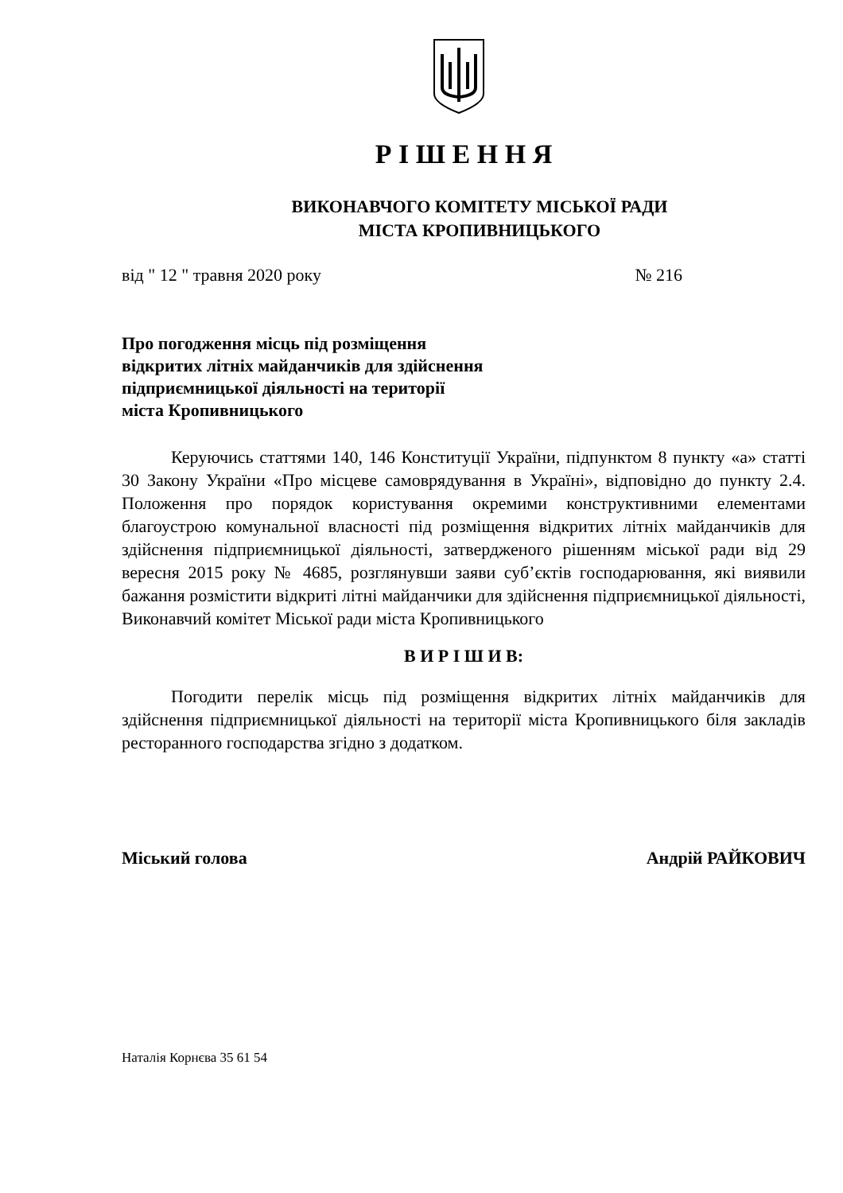Р І Ш Е Н Н Я
ВИКОНАВЧОГО КОМІТЕТУ МІСЬКОЇ РАДИ
МІСТА КРОПИВНИЦЬКОГО
від " 12 " травня 2020 року № 216
Про погодження місць під розміщення
відкритих літніх майданчиків для здійснення
підприємницької діяльності на території
міста Кропивницького
Керуючись статтями 140, 146 Конституції України, підпунктом 8 пункту «а» статті 30 Закону України «Про місцеве самоврядування в Україні», відповідно до пункту 2.4. Положення про порядок користування окремими конструктивними елементами благоустрою комунальної власності під розміщення відкритих літніх майданчиків для здійснення підприємницької діяльності, затвердженого рішенням міської ради від 29 вересня 2015 року № 4685, розглянувши заяви суб’єктів господарювання, які виявили бажання розмістити відкриті літні майданчики для здійснення підприємницької діяльності, Виконавчий комітет Міської ради міста Кропивницького
В И Р І Ш И В:
Погодити перелік місць під розміщення відкритих літніх майданчиків для здійснення підприємницької діяльності на території міста Кропивницького біля закладів ресторанного господарства згідно з додатком.
Міський голова Андрій РАЙКОВИЧ
Наталія Корнєва 35 61 54